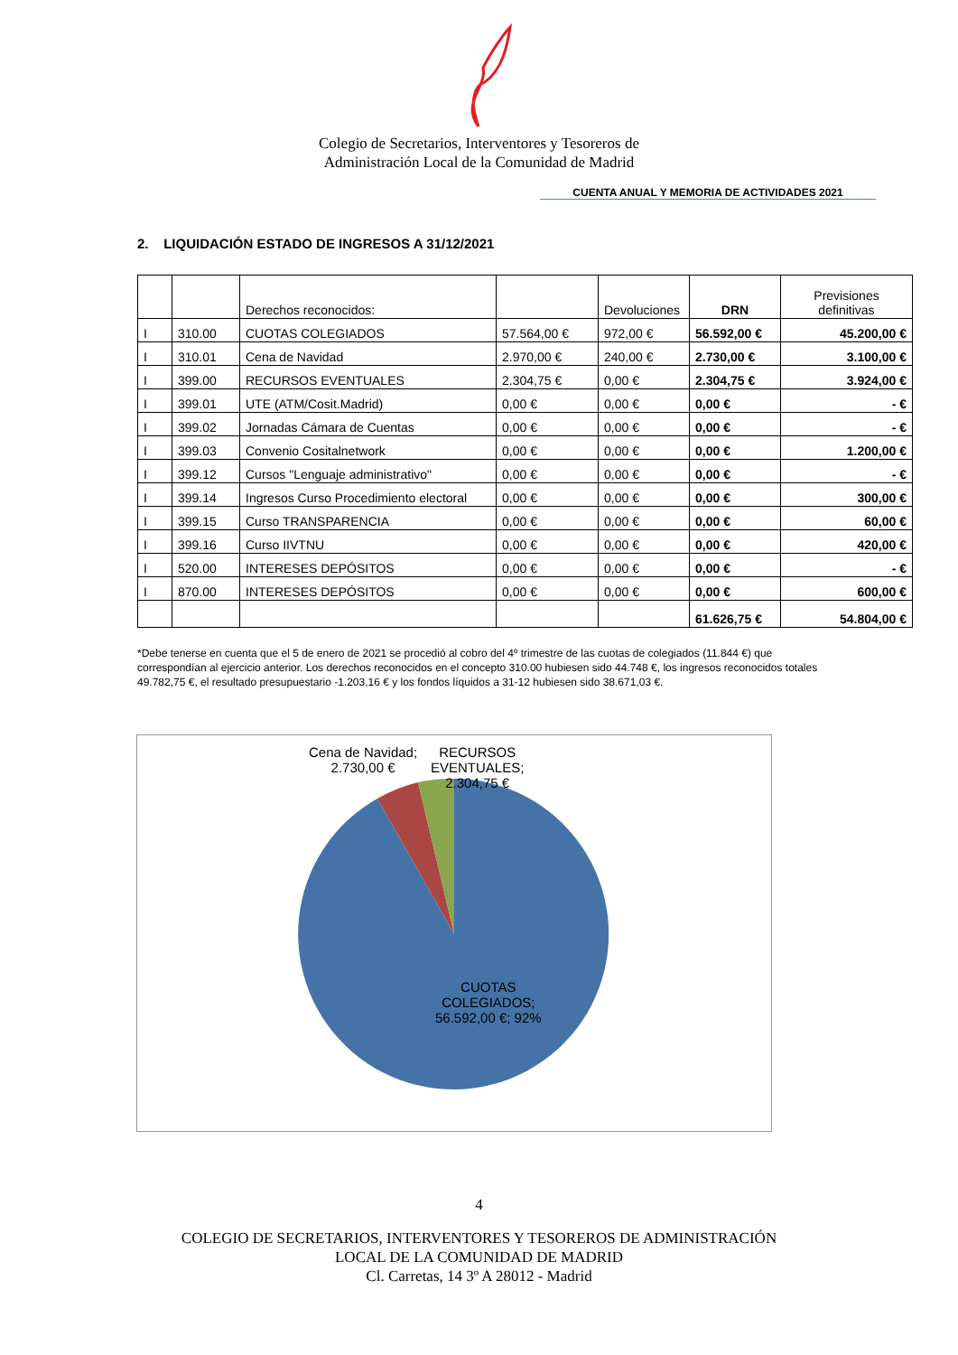Colegio de Secretarios, Interventores y Tesoreros de
Administración Local de la Comunidad de Madrid
CUENTA ANUAL Y MEMORIA DE ACTIVIDADES 2021
2. LIQUIDACIÓN ESTADO DE INGRESOS A 31/12/2021
| | | Derechos reconocidos: | | Devoluciones | DRN | Previsiones definitivas |
| I | 310.00 | CUOTAS COLEGIADOS | 57.564,00 € | 972,00 € | 56.592,00 € | 45.200,00 € |
| I | 310.01 | Cena de Navidad | 2.970,00 € | 240,00 € | 2.730,00 € | 3.100,00 € |
| I | 399.00 | RECURSOS EVENTUALES | 2.304,75 € | 0,00 € | 2.304,75 € | 3.924,00 € |
| I | 399.01 | UTE (ATM/Cosit.Madrid) | 0,00 € | 0,00 € | 0,00 € | - € |
| I | 399.02 | Jornadas Cámara de Cuentas | 0,00 € | 0,00 € | 0,00 € | - € |
| I | 399.03 | Convenio Cositalnetwork | 0,00 € | 0,00 € | 0,00 € | 1.200,00 € |
| I | 399.12 | Cursos "Lenguaje administrativo" | 0,00 € | 0,00 € | 0,00 € | - € |
| I | 399.14 | Ingresos Curso Procedimiento electoral | 0,00 € | 0,00 € | 0,00 € | 300,00 € |
| I | 399.15 | Curso TRANSPARENCIA | 0,00 € | 0,00 € | 0,00 € | 60,00 € |
| I | 399.16 | Curso IIVTNU | 0,00 € | 0,00 € | 0,00 € | 420,00 € |
| I | 520.00 | INTERESES DEPÓSITOS | 0,00 € | 0,00 € | 0,00 € | - € |
| I | 870.00 | INTERESES DEPÓSITOS | 0,00 € | 0,00 € | 0,00 € | 600,00 € |
| | | | | | 61.626,75 € | 54.804,00 € |
*Debe tenerse en cuenta que el 5 de enero de 2021 se procedió al cobro del 4º trimestre de las cuotas de colegiados (11.844 €) que correspondían al ejercicio anterior. Los derechos reconocidos en el concepto 310.00 hubiesen sido 44.748 €, los ingresos reconocidos totales 49.782,75 €, el resultado presupuestario -1.203,16 € y los fondos líquidos a 31-12 hubiesen sido 38.671,03 €.
Cena de Navidad;
2.730,00 €
RECURSOS
EVENTUALES;
2.304,75 €
CUOTAS
COLEGIADOS;
56.592,00 €; 92%
4
COLEGIO DE SECRETARIOS, INTERVENTORES Y TESOREROS DE ADMINISTRACIÓN
LOCAL DE LA COMUNIDAD DE MADRID
Cl. Carretas, 14 3º A 28012 - Madrid